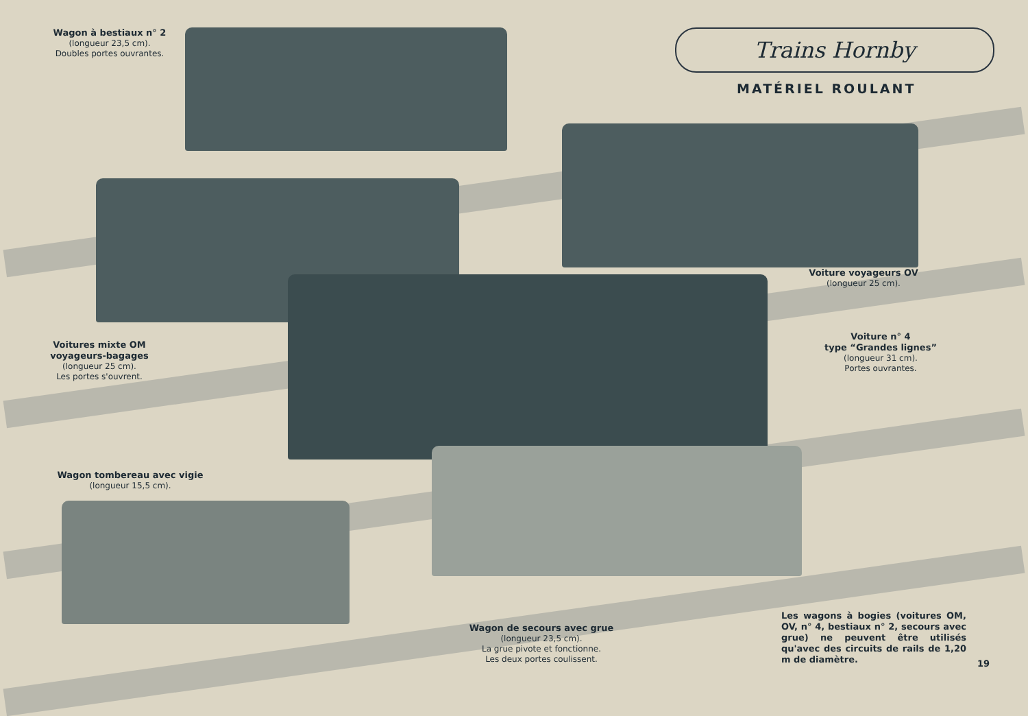Trains Hornby
MATÉRIEL ROULANT
Wagon à bestiaux n° 2
(longueur 23,5 cm).
Doubles portes ouvrantes.
Voiture voyageurs OV
(longueur 25 cm).
Voitures mixte OM voyageurs-bagages
(longueur 25 cm).
Les portes s'ouvrent.
Voiture n° 4
type “Grandes lignes”
(longueur 31 cm).
Portes ouvrantes.
Wagon tombereau avec vigie
(longueur 15,5 cm).
Wagon de secours avec grue
(longueur 23,5 cm).
La grue pivote et fonctionne.
Les deux portes coulissent.
Les wagons à bogies (voitures OM, OV, n° 4, bestiaux n° 2, secours avec grue) ne peuvent être utilisés qu'avec des circuits de rails de 1,20 m de diamètre.
19